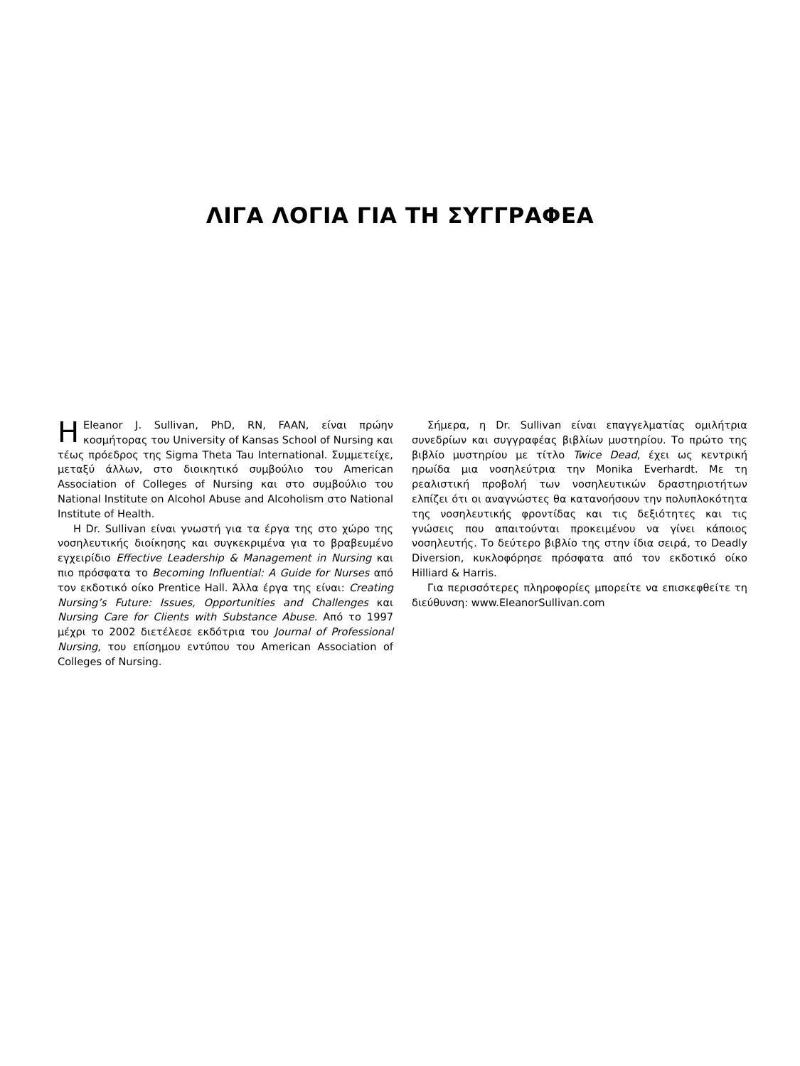ΛΙΓΑ ΛΟΓΙΑ ΓΙΑ ΤΗ ΣΥΓΓΡΑΦΕΑ
ΗEleanor J. Sullivan, PhD, RN, FAAN, είναι πρώην κοσμήτορας του University of Kansas School of Nursing και τέως πρόεδρος της Sigma Theta Tau International. Συμμετείχε, μεταξύ άλλων, στο διοικητικό συμβούλιο του American Association of Colleges of Nursing και στο συμβούλιο του National Institute on Alcohol Abuse and Alcoholism στο National Institute of Health.
Η Dr. Sullivan είναι γνωστή για τα έργα της στο χώρο της νοσηλευτικής διοίκησης και συγκεκριμένα για το βραβευμένο εγχειρίδιο Effective Leadership & Management in Nursing και πιο πρόσφατα το Becoming Influential: A Guide for Nurses από τον εκδοτικό οίκο Prentice Hall. Άλλα έργα της είναι: Creating Nursing’s Future: Issues, Opportunities and Challenges και Nursing Care for Clients with Substance Abuse. Από το 1997 μέχρι το 2002 διετέλεσε εκδότρια του Journal of Professional Nursing, του επίσημου εντύπου του American Association of Colleges of Nursing.
Σήμερα, η Dr. Sullivan είναι επαγγελματίας ομιλήτρια συνεδρίων και συγγραφέας βιβλίων μυστηρίου. Το πρώτο της βιβλίο μυστηρίου με τίτλο Twice Dead, έχει ως κεντρική ηρωίδα μια νοσηλεύτρια την Monika Everhardt. Με τη ρεαλιστική προβολή των νοσηλευτικών δραστηριοτήτων ελπίζει ότι οι αναγνώστες θα κατανοήσουν την πολυπλοκότητα της νοσηλευτικής φροντίδας και τις δεξιότητες και τις γνώσεις που απαιτούνται προκειμένου να γίνει κάποιος νοσηλευτής. Το δεύτερο βιβλίο της στην ίδια σειρά, το Deadly Diversion, κυκλοφόρησε πρόσφατα από τον εκδοτικό οίκο Hilliard & Harris.
Για περισσότερες πληροφορίες μπορείτε να επισκεφθείτε τη διεύθυνση: www.EleanorSullivan.com